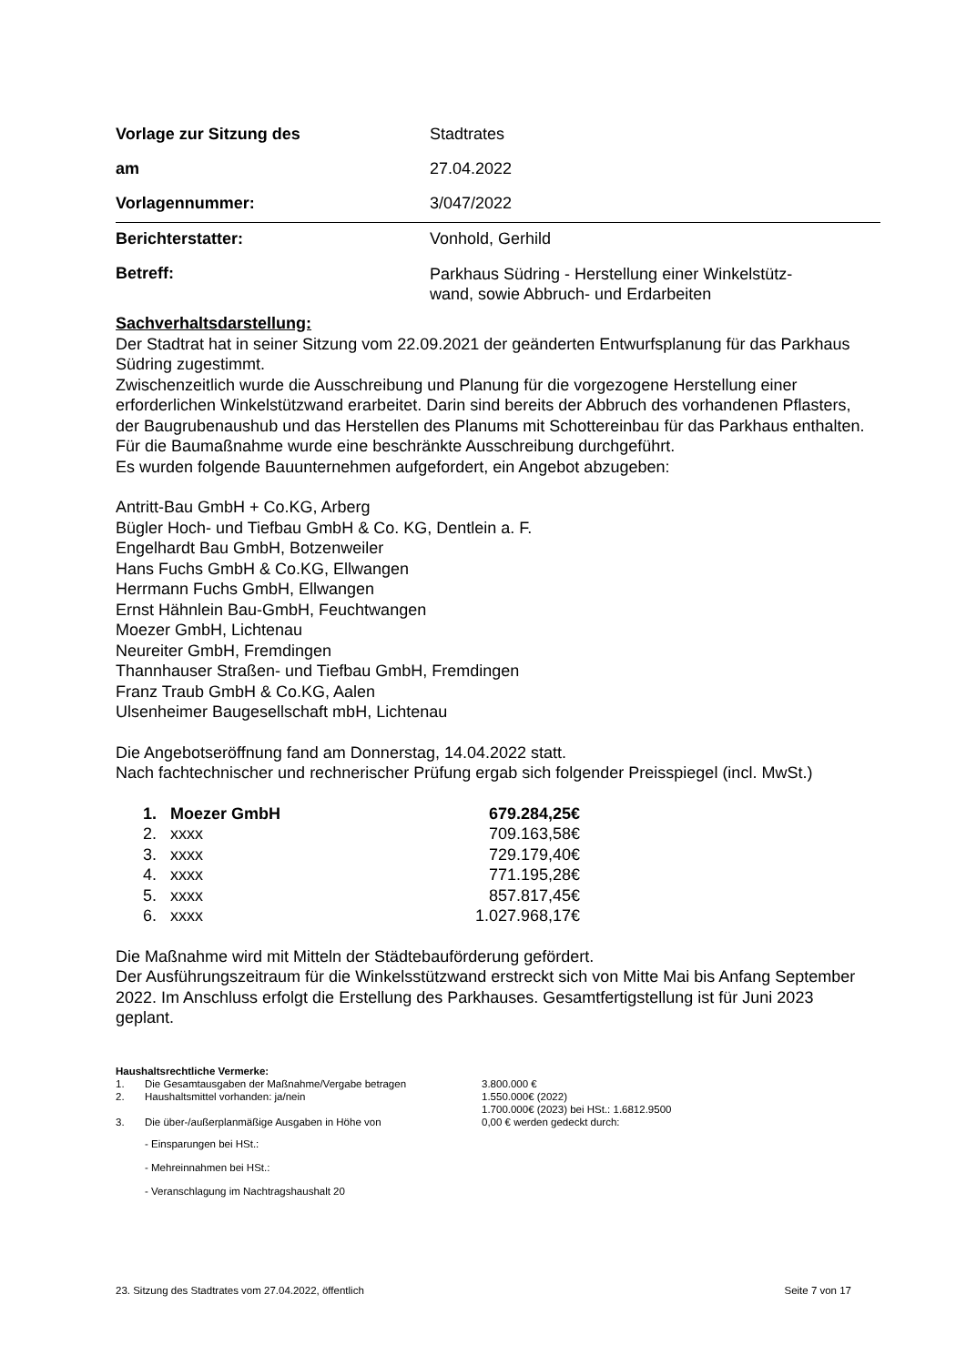| Vorlage zur Sitzung des | Stadtrates |
| am | 27.04.2022 |
| Vorlagennummer: | 3/047/2022 |
| Berichterstatter: | Vonhold, Gerhild |
| Betreff: | Parkhaus Südring - Herstellung einer Winkelstütz- wand, sowie Abbruch- und Erdarbeiten |
Sachverhaltsdarstellung:
Der Stadtrat hat in seiner Sitzung vom 22.09.2021 der geänderten Entwurfsplanung für das Parkhaus Südring zugestimmt.
Zwischenzeitlich wurde die Ausschreibung und Planung für die vorgezogene Herstellung einer erforderlichen Winkelstützwand erarbeitet. Darin sind bereits der Abbruch des vorhandenen Pflasters, der Baugrubenaushub und das Herstellen des Planums mit Schottereinbau für das Parkhaus enthalten.
Für die Baumaßnahme wurde eine beschränkte Ausschreibung durchgeführt.
Es wurden folgende Bauunternehmen aufgefordert, ein Angebot abzugeben:
Antritt-Bau GmbH + Co.KG, Arberg
Bügler Hoch- und Tiefbau GmbH & Co. KG, Dentlein a. F.
Engelhardt Bau GmbH, Botzenweiler
Hans Fuchs GmbH & Co.KG, Ellwangen
Herrmann Fuchs GmbH, Ellwangen
Ernst Hähnlein Bau-GmbH, Feuchtwangen
Moezer GmbH, Lichtenau
Neureiter GmbH, Fremdingen
Thannhauser Straßen- und Tiefbau GmbH, Fremdingen
Franz Traub GmbH & Co.KG, Aalen
Ulsenheimer Baugesellschaft mbH, Lichtenau
Die Angebotseröffnung fand am Donnerstag, 14.04.2022 statt.
Nach fachtechnischer und rechnerischer Prüfung ergab sich folgender Preisspiegel (incl. MwSt.)
| 1. | Moezer GmbH | 679.284,25€ |
| 2. | xxxx | 709.163,58€ |
| 3. | xxxx | 729.179,40€ |
| 4. | xxxx | 771.195,28€ |
| 5. | xxxx | 857.817,45€ |
| 6. | xxxx | 1.027.968,17€ |
Die Maßnahme wird mit Mitteln der Städtebauförderung gefördert.
Der Ausführungszeitraum für die Winkelsstützwand erstreckt sich von Mitte Mai bis Anfang September 2022. Im Anschluss erfolgt die Erstellung des Parkhauses. Gesamtfertigstellung ist für Juni 2023 geplant.
Haushaltsrechtliche Vermerke:
| 1. | Die Gesamtausgaben der Maßnahme/Vergabe betragen | 3.800.000 € |
| 2. | Haushaltsmittel vorhanden: ja/nein | 1.550.000€ (2022) 1.700.000€ (2023) bei HSt.: 1.6812.9500 |
| 3. | Die über-/außerplanmäßige Ausgaben in Höhe von | 0,00 € werden gedeckt durch: |
- Einsparungen bei HSt.:
- Mehreinnahmen bei HSt.:
- Veranschlagung im Nachtragshaushalt 20
23. Sitzung des Stadtrates vom 27.04.2022, öffentlich Seite 7 von 17